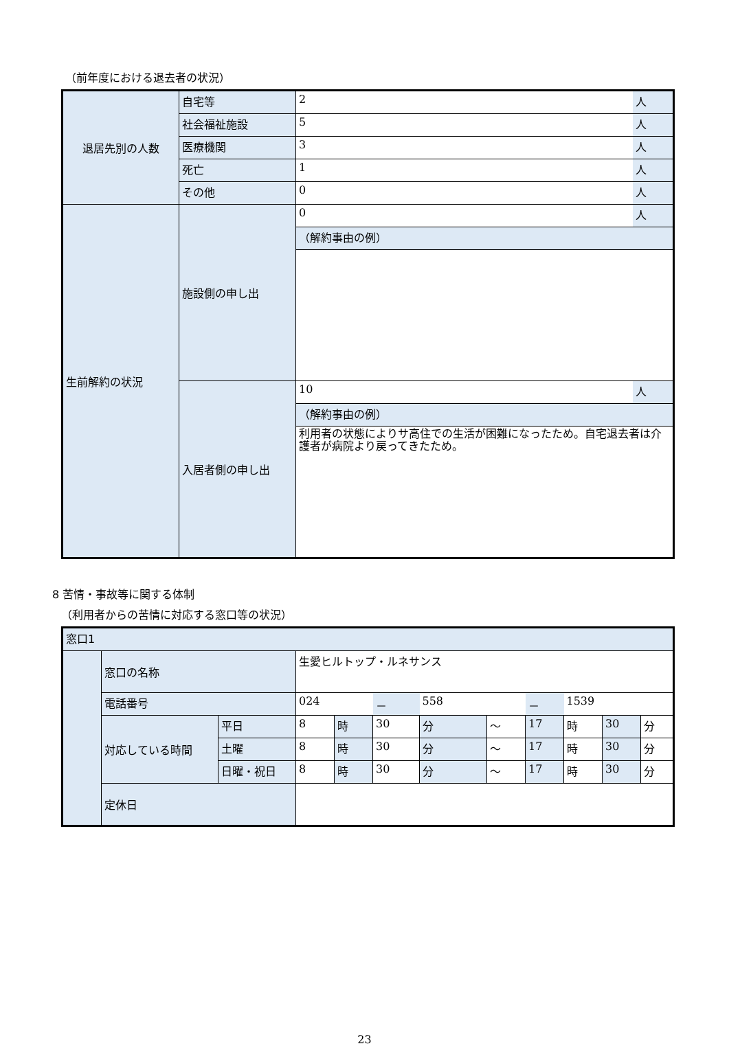（前年度における退去者の状況）
| 退居先別の人数 | 自宅等 | 2 | 人 |
| | 社会福祉施設 | 5 | 人 |
| | 医療機関 | 3 | 人 |
| | 死亡 | 1 | 人 |
| | その他 | 0 | 人 |
| 生前解約の状況 | 施設側の申し出 | 0 | 人 |
| | | （解約事由の例） | |
| | 入居者側の申し出 | 10 | 人 |
| | | （解約事由の例） | |
| | | 利用者の状態によりサ高住での生活が困難になったため。自宅退去者は介護者が病院より戻ってきたため。 | |
8 苦情・事故等に関する体制
（利用者からの苦情に対応する窓口等の状況）
| 窓口1 | | | | | | | | | | | |
| | 窓口の名称 | | 生愛ヒルトップ・ルネサンス | | | | | | | | |
| | 電話番号 | | 024 | | － | 558 | | － | 1539 | | |
| | 対応している時間 | 平日 | 8 | 時 | 30 | 分 | ～ | 17 | 時 | 30 | 分 |
| | | 土曜 | 8 | 時 | 30 | 分 | ～ | 17 | 時 | 30 | 分 |
| | | 日曜・祝日 | 8 | 時 | 30 | 分 | ～ | 17 | 時 | 30 | 分 |
| | 定休日 | | | | | | | | | | |
23